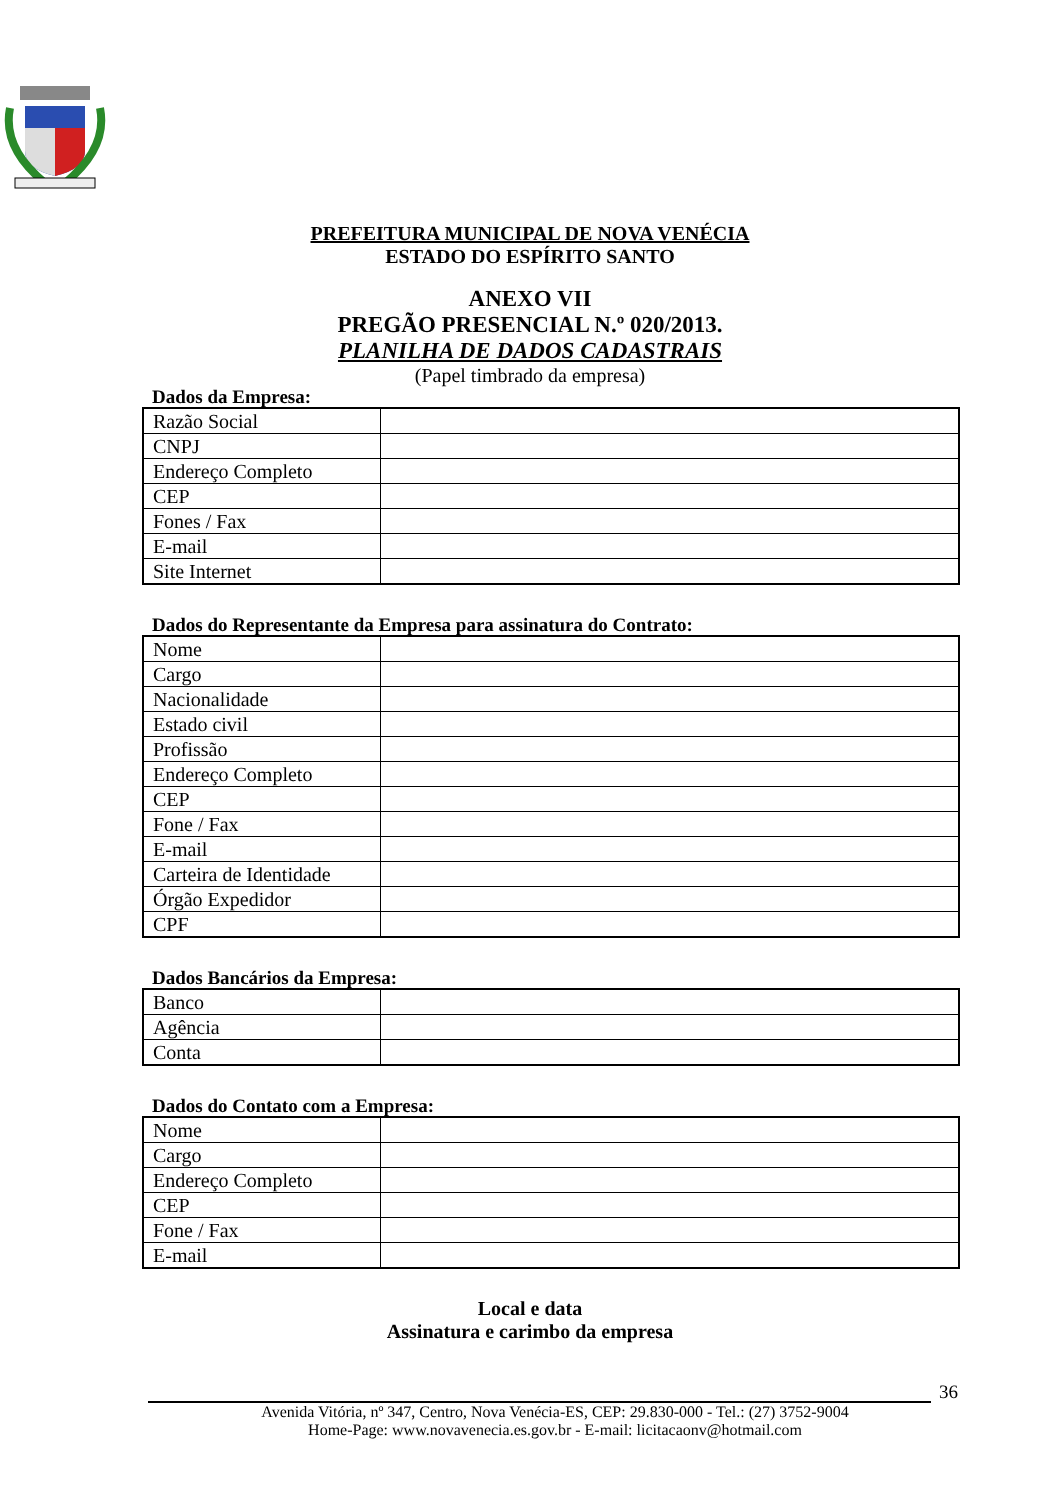PREFEITURA MUNICIPAL DE NOVA VENÉCIA
ESTADO DO ESPÍRITO SANTO
ANEXO VII
PREGÃO PRESENCIAL N.º 020/2013.
PLANILHA DE DADOS CADASTRAIS
(Papel timbrado da empresa)
Dados da Empresa:
| Razão Social | |
| CNPJ | |
| Endereço Completo | |
| CEP | |
| Fones / Fax | |
| E-mail | |
| Site Internet | |
Dados do Representante da Empresa para assinatura do Contrato:
| Nome | |
| Cargo | |
| Nacionalidade | |
| Estado civil | |
| Profissão | |
| Endereço Completo | |
| CEP | |
| Fone / Fax | |
| E-mail | |
| Carteira de Identidade | |
| Órgão Expedidor | |
| CPF | |
Dados Bancários da Empresa:
| Banco | |
| Agência | |
| Conta | |
Dados do Contato com a Empresa:
| Nome | |
| Cargo | |
| Endereço Completo | |
| CEP | |
| Fone / Fax | |
| E-mail | |
Local e data
Assinatura e carimbo da empresa
36
Avenida Vitória, nº 347, Centro, Nova Venécia-ES, CEP: 29.830-000 - Tel.: (27) 3752-9004
Home-Page: www.novavenecia.es.gov.br - E-mail: licitacaonv@hotmail.com